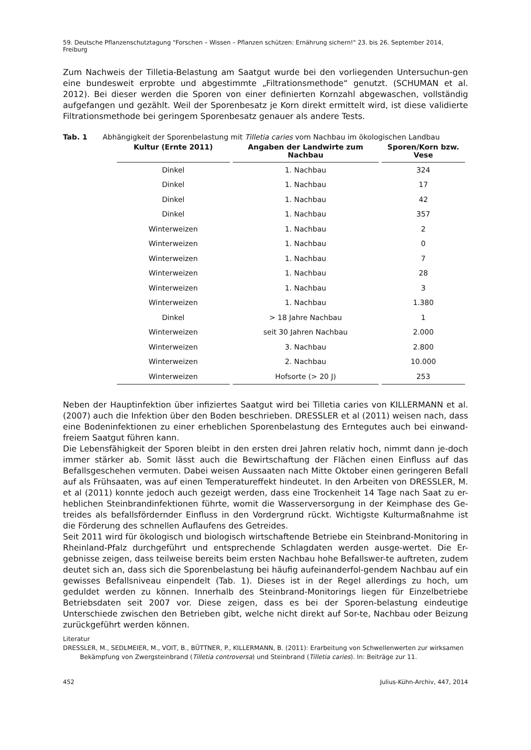59. Deutsche Pflanzenschutztagung "Forschen – Wissen – Pflanzen schützen: Ernährung sichern!" 23. bis 26. September 2014, Freiburg
Zum Nachweis der Tilletia-Belastung am Saatgut wurde bei den vorliegenden Untersuchun-gen eine bundesweit erprobte und abgestimmte „Filtrationsmethode“ genutzt. (SCHUMAN et al. 2012). Bei dieser werden die Sporen von einer definierten Kornzahl abgewaschen, vollständig aufgefangen und gezählt. Weil der Sporenbesatz je Korn direkt ermittelt wird, ist diese validierte Filtrationsmethode bei geringem Sporenbesatz genauer als andere Tests.
Tab. 1 Abhängigkeit der Sporenbelastung mit Tilletia caries vom Nachbau im ökologischen Landbau
| Kultur (Ernte 2011) | Angaben der Landwirte zum Nachbau | Sporen/Korn bzw. Vese |
| --- | --- | --- |
| Dinkel | 1. Nachbau | 324 |
| Dinkel | 1. Nachbau | 17 |
| Dinkel | 1. Nachbau | 42 |
| Dinkel | 1. Nachbau | 357 |
| Winterweizen | 1. Nachbau | 2 |
| Winterweizen | 1. Nachbau | 0 |
| Winterweizen | 1. Nachbau | 7 |
| Winterweizen | 1. Nachbau | 28 |
| Winterweizen | 1. Nachbau | 3 |
| Winterweizen | 1. Nachbau | 1.380 |
| Dinkel | > 18 Jahre Nachbau | 1 |
| Winterweizen | seit 30 Jahren Nachbau | 2.000 |
| Winterweizen | 3. Nachbau | 2.800 |
| Winterweizen | 2. Nachbau | 10.000 |
| Winterweizen | Hofsorte (> 20 J) | 253 |
Neben der Hauptinfektion über infiziertes Saatgut wird bei Tilletia caries von KILLERMANN et al. (2007) auch die Infektion über den Boden beschrieben. DRESSLER et al (2011) weisen nach, dass eine Bodeninfektionen zu einer erheblichen Sporenbelastung des Erntegutes auch bei einwand-freiem Saatgut führen kann.
Die Lebensfähigkeit der Sporen bleibt in den ersten drei Jahren relativ hoch, nimmt dann je-doch immer stärker ab. Somit lässt auch die Bewirtschaftung der Flächen einen Einfluss auf das Befallsgeschehen vermuten. Dabei weisen Aussaaten nach Mitte Oktober einen geringeren Befall auf als Frühsaaten, was auf einen Temperatureffekt hindeutet. In den Arbeiten von DRESSLER, M. et al (2011) konnte jedoch auch gezeigt werden, dass eine Trockenheit 14 Tage nach Saat zu er-heblichen Steinbrandinfektionen führte, womit die Wasserversorgung in der Keimphase des Ge-treides als befallsfördernder Einfluss in den Vordergrund rückt. Wichtigste Kulturmaßnahme ist die Förderung des schnellen Auflaufens des Getreides.
Seit 2011 wird für ökologisch und biologisch wirtschaftende Betriebe ein Steinbrand-Monitoring in Rheinland-Pfalz durchgeführt und entsprechende Schlagdaten werden ausge-wertet. Die Er-gebnisse zeigen, dass teilweise bereits beim ersten Nachbau hohe Befallswer-te auftreten, zudem deutet sich an, dass sich die Sporenbelastung bei häufig aufeinanderfol-gendem Nachbau auf ein gewisses Befallsniveau einpendelt (Tab. 1). Dieses ist in der Regel allerdings zu hoch, um geduldet werden zu können. Innerhalb des Steinbrand-Monitorings liegen für Einzelbetriebe Betriebsdaten seit 2007 vor. Diese zeigen, dass es bei der Sporen-belastung eindeutige Unterschiede zwischen den Betrieben gibt, welche nicht direkt auf Sor-te, Nachbau oder Beizung zurückgeführt werden können.
Literatur
DRESSLER, M., SEDLMEIER, M., VOIT, B., BÜTTNER, P., KILLERMANN, B. (2011): Erarbeitung von Schwellenwerten zur wirksamen
Bekämpfung von Zwergsteinbrand (Tilletia controversa) und Steinbrand (Tilletia caries). In: Beiträge zur 11.
452 Julius-Kühn-Archiv, 447, 2014